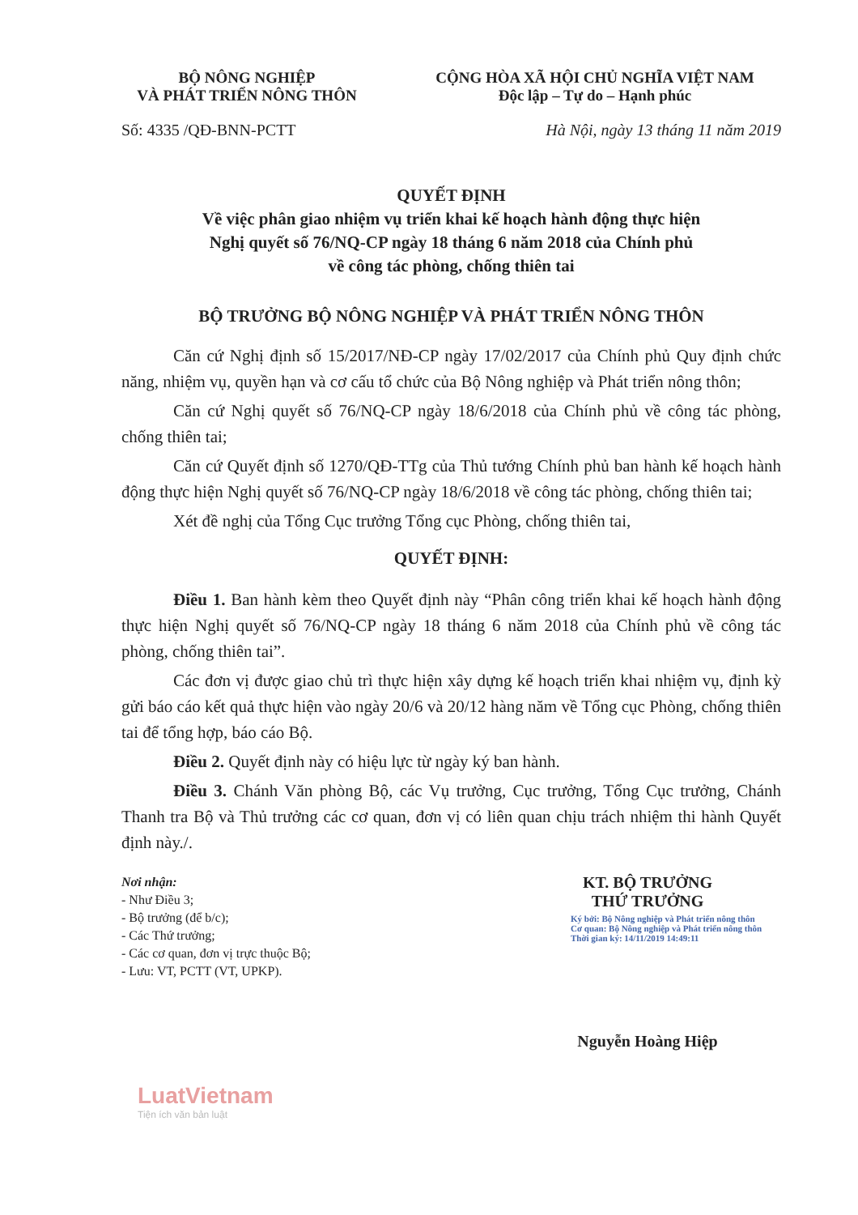BỘ NÔNG NGHIỆP
VÀ PHÁT TRIỂN NÔNG THÔN
CỘNG HÒA XÃ HỘI CHỦ NGHĨA VIỆT NAM
Độc lập – Tự do – Hạnh phúc
Số: 4335 /QĐ-BNN-PCTT Hà Nội, ngày 13 tháng 11 năm 2019
QUYẾT ĐỊNH
Về việc phân giao nhiệm vụ triển khai kế hoạch hành động thực hiện
Nghị quyết số 76/NQ-CP ngày 18 tháng 6 năm 2018 của Chính phủ
về công tác phòng, chống thiên tai
BỘ TRƯỞNG BỘ NÔNG NGHIỆP VÀ PHÁT TRIỂN NÔNG THÔN
Căn cứ Nghị định số 15/2017/NĐ-CP ngày 17/02/2017 của Chính phủ Quy định chức năng, nhiệm vụ, quyền hạn và cơ cấu tổ chức của Bộ Nông nghiệp và Phát triển nông thôn;
Căn cứ Nghị quyết số 76/NQ-CP ngày 18/6/2018 của Chính phủ về công tác phòng, chống thiên tai;
Căn cứ Quyết định số 1270/QĐ-TTg của Thủ tướng Chính phủ ban hành kế hoạch hành động thực hiện Nghị quyết số 76/NQ-CP ngày 18/6/2018 về công tác phòng, chống thiên tai;
Xét đề nghị của Tổng Cục trưởng Tổng cục Phòng, chống thiên tai,
QUYẾT ĐỊNH:
Điều 1. Ban hành kèm theo Quyết định này “Phân công triển khai kế hoạch hành động thực hiện Nghị quyết số 76/NQ-CP ngày 18 tháng 6 năm 2018 của Chính phủ về công tác phòng, chống thiên tai”.
Các đơn vị được giao chủ trì thực hiện xây dựng kế hoạch triển khai nhiệm vụ, định kỳ gửi báo cáo kết quả thực hiện vào ngày 20/6 và 20/12 hàng năm về Tổng cục Phòng, chống thiên tai để tổng hợp, báo cáo Bộ.
Điều 2. Quyết định này có hiệu lực từ ngày ký ban hành.
Điều 3. Chánh Văn phòng Bộ, các Vụ trưởng, Cục trưởng, Tổng Cục trưởng, Chánh Thanh tra Bộ và Thủ trưởng các cơ quan, đơn vị có liên quan chịu trách nhiệm thi hành Quyết định này./.
Nơi nhận:
- Như Điều 3;
- Bộ trưởng (để b/c);
- Các Thứ trưởng;
- Các cơ quan, đơn vị trực thuộc Bộ;
- Lưu: VT, PCTT (VT, UPKP).
KT. BỘ TRƯỞNG
THỨ TRƯỞNG
Ký bởi: Bộ Nông nghiệp và Phát triển nông thôn
Cơ quan: Bộ Nông nghiệp và Phát triển nông thôn
Thời gian ký: 14/11/2019 14:49:11
Nguyễn Hoàng Hiệp
LuatVietnam
Tiện ích văn bản luật